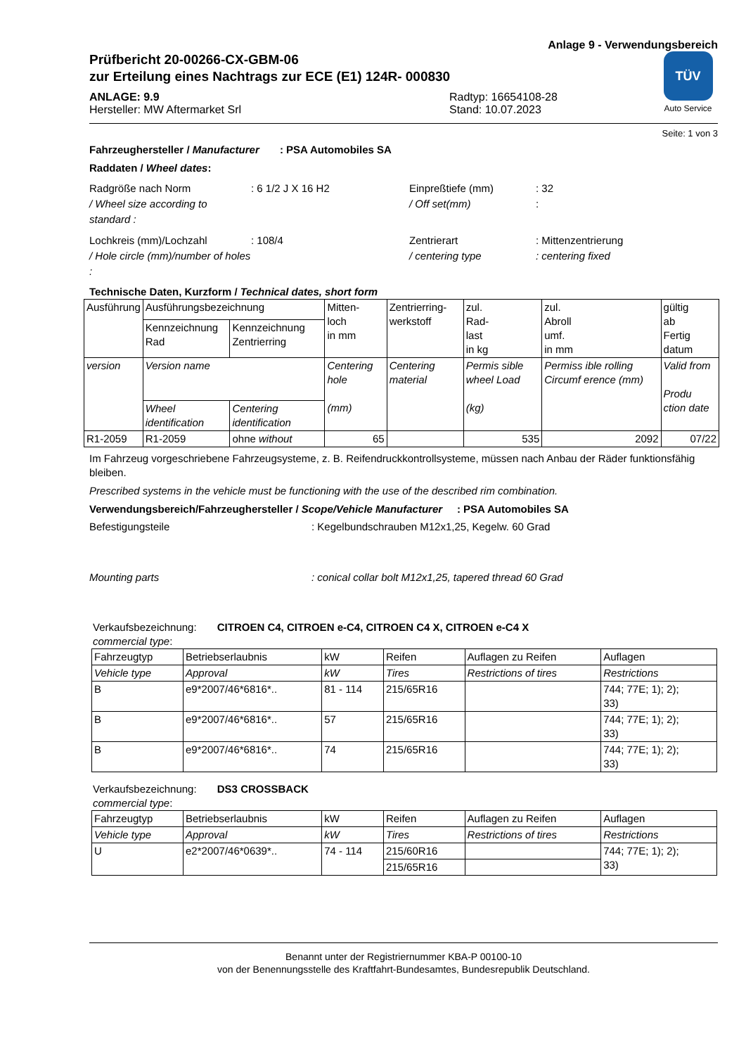Anlage 9 - Verwendungsbereich
Prüfbericht 20-00266-CX-GBM-06
zur Erteilung eines Nachtrags zur ECE (E1) 124R- 000830
ANLAGE: 9.9
Hersteller: MW Aftermarket Srl
Radtyp: 16654108-28
Stand: 10.07.2023
TÜV
Auto Service
Seite: 1 von 3
Fahrzeughersteller / Manufacturer : PSA Automobiles SA
Raddaten / Wheel dates:
Radgröße nach Norm: 6 1/2 J X 16 H2 Einpreßtiefe (mm): 32 / Wheel size according to standard : / Off set(mm):
Lochkreis (mm)/Lochzahl: 108/4 Zentrierart: Mittenzentrierung / Hole circle (mm)/number of holes : / centering type: centering fixed
Technische Daten, Kurzform / Technical dates, short form
| Ausführung | Ausführungsbezeichnung | | Mitten- loch in mm | Zentrierring- werkstoff | zul. Rad- last in kg | zul. Abroll umf. in mm | gültig ab Fertig datum |
| | Kennzeichnung Rad | Kennzeichnung Zentrierring | | | | | |
| version | Version name | | Centering hole (mm) | Centering material | Permis sible wheel Load (kg) | Permiss ible rolling Circumf erence (mm) | Valid from Produ ction date |
| | Wheel identification | Centering identification | | | | | |
| R1-2059 | R1-2059 | ohne without | 65 | | 535 | 2092 | 07/22 |
Im Fahrzeug vorgeschriebene Fahrzeugsysteme, z. B. Reifendruckkontrollsysteme, müssen nach Anbau der Räder funktionsfähig bleiben.
Prescribed systems in the vehicle must be functioning with the use of the described rim combination.
Verwendungsbereich/Fahrzeughersteller / Scope/Vehicle Manufacturer : PSA Automobiles SA
Befestigungsteile: Kegelbundschrauben M12x1,25, Kegelw. 60 Grad
Mounting parts: conical collar bolt M12x1,25, tapered thread 60 Grad
Verkaufsbezeichnung: CITROEN C4, CITROEN e-C4, CITROEN C4 X, CITROEN e-C4 X
commercial type:
| Fahrzeugtyp | Betriebserlaubnis | kW | Reifen | Auflagen zu Reifen | Auflagen |
| Vehicle type | Approval | kW | Tires | Restrictions of tires | Restrictions |
| B | e9*2007/46*6816*.. | 81 - 114 | 215/65R16 | | 744; 77E; 1); 2); 33) |
| B | e9*2007/46*6816*.. | 57 | 215/65R16 | | 744; 77E; 1); 2); 33) |
| B | e9*2007/46*6816*.. | 74 | 215/65R16 | | 744; 77E; 1); 2); 33) |
Verkaufsbezeichnung: DS3 CROSSBACK
commercial type:
| Fahrzeugtyp | Betriebserlaubnis | kW | Reifen | Auflagen zu Reifen | Auflagen |
| Vehicle type | Approval | kW | Tires | Restrictions of tires | Restrictions |
| U | e2*2007/46*0639*.. | 74 - 114 | 215/60R16 | | 744; 77E; 1); 2); 33) |
| | | | 215/65R16 | | |
Benannt unter der Registriernummer KBA-P 00100-10
von der Benennungsstelle des Kraftfahrt-Bundesamtes, Bundesrepublik Deutschland.